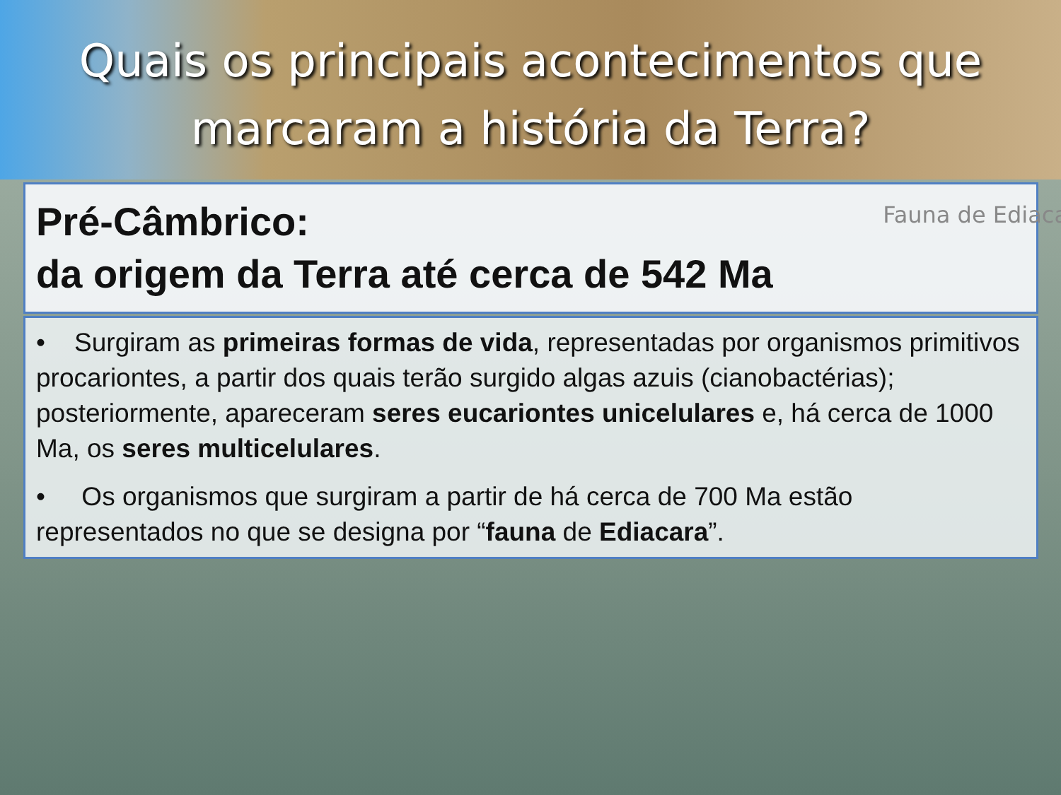Quais os principais acontecimentos que
marcaram a história da Terra?
Pré-Câmbrico:
da origem da Terra até cerca de 542 Ma
Fauna de Ediaca
• Surgiram as primeiras formas de vida, representadas por organismos primitivos procariontes, a partir dos quais terão surgido algas azuis (cianobactérias); posteriormente, apareceram seres eucariontes unicelulares e, há cerca de 1000 Ma, os seres multicelulares.
• Os organismos que surgiram a partir de há cerca de 700 Ma estão representados no que se designa por “fauna de Ediacara”.